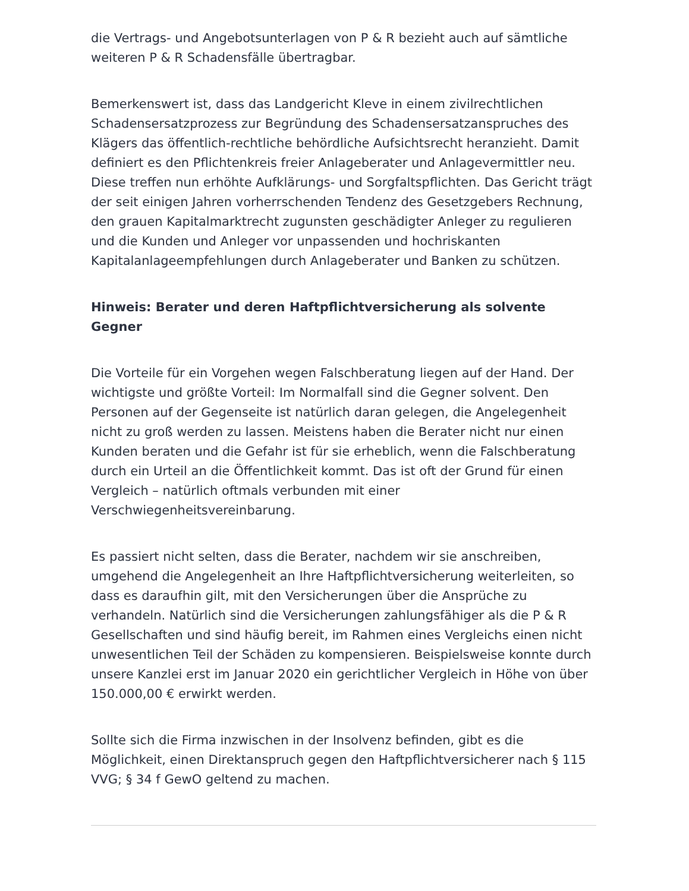die Vertrags- und Angebotsunterlagen von P & R bezieht auch auf sämtliche weiteren P & R Schadensfälle übertragbar.
Bemerkenswert ist, dass das Landgericht Kleve in einem zivilrechtlichen Schadensersatzprozess zur Begründung des Schadensersatzanspruches des Klägers das öffentlich-rechtliche behördliche Aufsichtsrecht heranzieht. Damit definiert es den Pflichtenkreis freier Anlageberater und Anlagevermittler neu. Diese treffen nun erhöhte Aufklärungs- und Sorgfaltspflichten. Das Gericht trägt der seit einigen Jahren vorherrschenden Tendenz des Gesetzgebers Rechnung, den grauen Kapitalmarktrecht zugunsten geschädigter Anleger zu regulieren und die Kunden und Anleger vor unpassenden und hochriskanten Kapitalanlageempfehlungen durch Anlageberater und Banken zu schützen.
Hinweis: Berater und deren Haftpflichtversicherung als solvente Gegner
Die Vorteile für ein Vorgehen wegen Falschberatung liegen auf der Hand. Der wichtigste und größte Vorteil: Im Normalfall sind die Gegner solvent. Den Personen auf der Gegenseite ist natürlich daran gelegen, die Angelegenheit nicht zu groß werden zu lassen. Meistens haben die Berater nicht nur einen Kunden beraten und die Gefahr ist für sie erheblich, wenn die Falschberatung durch ein Urteil an die Öffentlichkeit kommt. Das ist oft der Grund für einen Vergleich – natürlich oftmals verbunden mit einer Verschwiegenheitsvereinbarung.
Es passiert nicht selten, dass die Berater, nachdem wir sie anschreiben, umgehend die Angelegenheit an Ihre Haftpflichtversicherung weiterleiten, so dass es daraufhin gilt, mit den Versicherungen über die Ansprüche zu verhandeln. Natürlich sind die Versicherungen zahlungsfähiger als die P & R Gesellschaften und sind häufig bereit, im Rahmen eines Vergleichs einen nicht unwesentlichen Teil der Schäden zu kompensieren. Beispielsweise konnte durch unsere Kanzlei erst im Januar 2020 ein gerichtlicher Vergleich in Höhe von über 150.000,00 € erwirkt werden.
Sollte sich die Firma inzwischen in der Insolvenz befinden, gibt es die Möglichkeit, einen Direktanspruch gegen den Haftpflichtversicherer nach § 115 VVG; § 34 f GewO geltend zu machen.